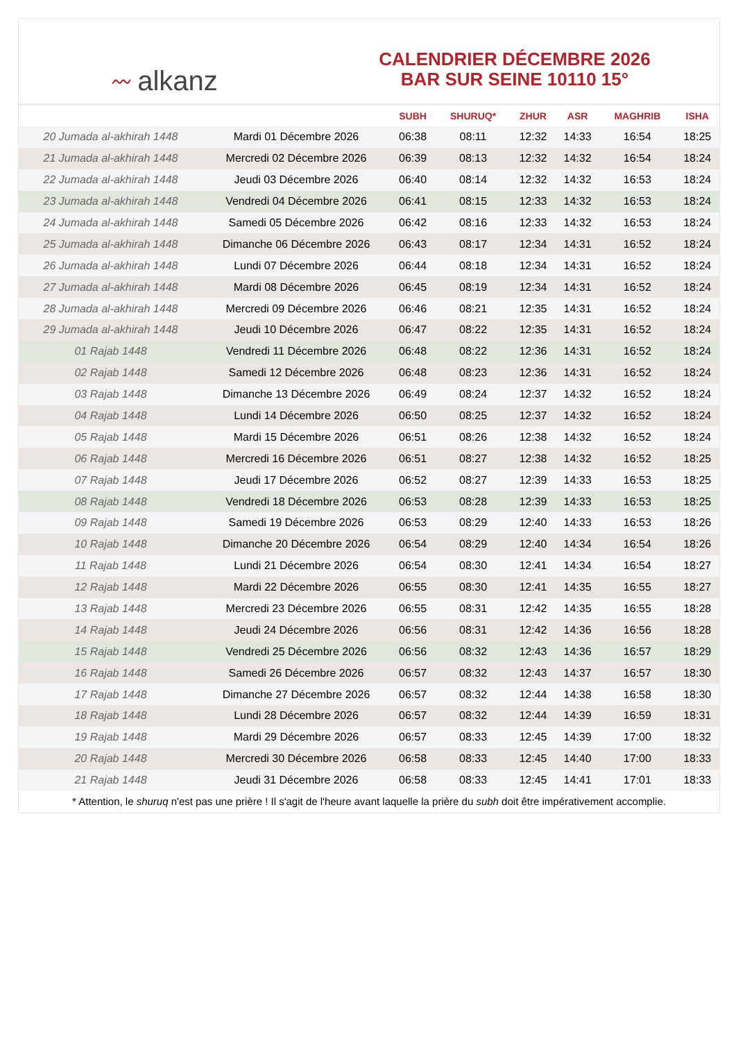〰 alkanz
CALENDRIER DÉCEMBRE 2026
BAR SUR SEINE 10110 15°
| | | SUBH | SHURUQ* | ZHUR | ASR | MAGHRIB | ISHA |
| --- | --- | --- | --- | --- | --- | --- | --- |
| 20 Jumada al-akhirah 1448 | Mardi 01 Décembre 2026 | 06:38 | 08:11 | 12:32 | 14:33 | 16:54 | 18:25 |
| 21 Jumada al-akhirah 1448 | Mercredi 02 Décembre 2026 | 06:39 | 08:13 | 12:32 | 14:32 | 16:54 | 18:24 |
| 22 Jumada al-akhirah 1448 | Jeudi 03 Décembre 2026 | 06:40 | 08:14 | 12:32 | 14:32 | 16:53 | 18:24 |
| 23 Jumada al-akhirah 1448 | Vendredi 04 Décembre 2026 | 06:41 | 08:15 | 12:33 | 14:32 | 16:53 | 18:24 |
| 24 Jumada al-akhirah 1448 | Samedi 05 Décembre 2026 | 06:42 | 08:16 | 12:33 | 14:32 | 16:53 | 18:24 |
| 25 Jumada al-akhirah 1448 | Dimanche 06 Décembre 2026 | 06:43 | 08:17 | 12:34 | 14:31 | 16:52 | 18:24 |
| 26 Jumada al-akhirah 1448 | Lundi 07 Décembre 2026 | 06:44 | 08:18 | 12:34 | 14:31 | 16:52 | 18:24 |
| 27 Jumada al-akhirah 1448 | Mardi 08 Décembre 2026 | 06:45 | 08:19 | 12:34 | 14:31 | 16:52 | 18:24 |
| 28 Jumada al-akhirah 1448 | Mercredi 09 Décembre 2026 | 06:46 | 08:21 | 12:35 | 14:31 | 16:52 | 18:24 |
| 29 Jumada al-akhirah 1448 | Jeudi 10 Décembre 2026 | 06:47 | 08:22 | 12:35 | 14:31 | 16:52 | 18:24 |
| 01 Rajab 1448 | Vendredi 11 Décembre 2026 | 06:48 | 08:22 | 12:36 | 14:31 | 16:52 | 18:24 |
| 02 Rajab 1448 | Samedi 12 Décembre 2026 | 06:48 | 08:23 | 12:36 | 14:31 | 16:52 | 18:24 |
| 03 Rajab 1448 | Dimanche 13 Décembre 2026 | 06:49 | 08:24 | 12:37 | 14:32 | 16:52 | 18:24 |
| 04 Rajab 1448 | Lundi 14 Décembre 2026 | 06:50 | 08:25 | 12:37 | 14:32 | 16:52 | 18:24 |
| 05 Rajab 1448 | Mardi 15 Décembre 2026 | 06:51 | 08:26 | 12:38 | 14:32 | 16:52 | 18:24 |
| 06 Rajab 1448 | Mercredi 16 Décembre 2026 | 06:51 | 08:27 | 12:38 | 14:32 | 16:52 | 18:25 |
| 07 Rajab 1448 | Jeudi 17 Décembre 2026 | 06:52 | 08:27 | 12:39 | 14:33 | 16:53 | 18:25 |
| 08 Rajab 1448 | Vendredi 18 Décembre 2026 | 06:53 | 08:28 | 12:39 | 14:33 | 16:53 | 18:25 |
| 09 Rajab 1448 | Samedi 19 Décembre 2026 | 06:53 | 08:29 | 12:40 | 14:33 | 16:53 | 18:26 |
| 10 Rajab 1448 | Dimanche 20 Décembre 2026 | 06:54 | 08:29 | 12:40 | 14:34 | 16:54 | 18:26 |
| 11 Rajab 1448 | Lundi 21 Décembre 2026 | 06:54 | 08:30 | 12:41 | 14:34 | 16:54 | 18:27 |
| 12 Rajab 1448 | Mardi 22 Décembre 2026 | 06:55 | 08:30 | 12:41 | 14:35 | 16:55 | 18:27 |
| 13 Rajab 1448 | Mercredi 23 Décembre 2026 | 06:55 | 08:31 | 12:42 | 14:35 | 16:55 | 18:28 |
| 14 Rajab 1448 | Jeudi 24 Décembre 2026 | 06:56 | 08:31 | 12:42 | 14:36 | 16:56 | 18:28 |
| 15 Rajab 1448 | Vendredi 25 Décembre 2026 | 06:56 | 08:32 | 12:43 | 14:36 | 16:57 | 18:29 |
| 16 Rajab 1448 | Samedi 26 Décembre 2026 | 06:57 | 08:32 | 12:43 | 14:37 | 16:57 | 18:30 |
| 17 Rajab 1448 | Dimanche 27 Décembre 2026 | 06:57 | 08:32 | 12:44 | 14:38 | 16:58 | 18:30 |
| 18 Rajab 1448 | Lundi 28 Décembre 2026 | 06:57 | 08:32 | 12:44 | 14:39 | 16:59 | 18:31 |
| 19 Rajab 1448 | Mardi 29 Décembre 2026 | 06:57 | 08:33 | 12:45 | 14:39 | 17:00 | 18:32 |
| 20 Rajab 1448 | Mercredi 30 Décembre 2026 | 06:58 | 08:33 | 12:45 | 14:40 | 17:00 | 18:33 |
| 21 Rajab 1448 | Jeudi 31 Décembre 2026 | 06:58 | 08:33 | 12:45 | 14:41 | 17:01 | 18:33 |
* Attention, le shuruq n'est pas une prière ! Il s'agit de l'heure avant laquelle la prière du subh doit être impérativement accomplie.